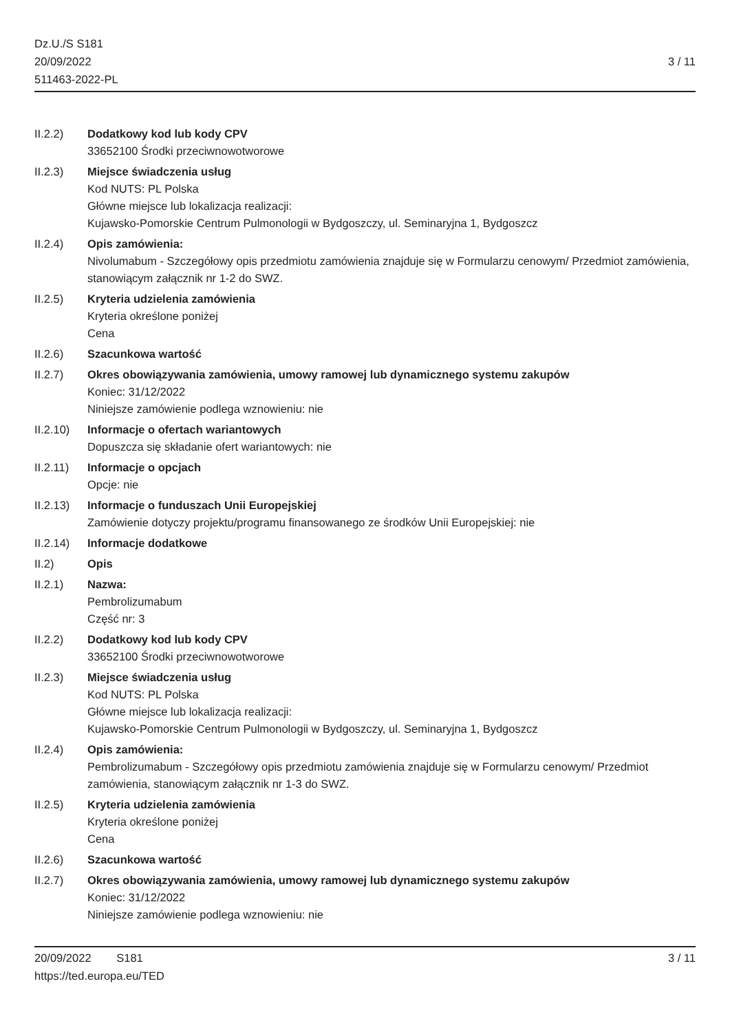Dz.U./S S181
20/09/2022
511463-2022-PL
3 / 11
II.2.2) Dodatkowy kod lub kody CPV
33652100 Środki przeciwnowotworowe
II.2.3) Miejsce świadczenia usług
Kod NUTS: PL Polska
Główne miejsce lub lokalizacja realizacji:
Kujawsko-Pomorskie Centrum Pulmonologii w Bydgoszczy, ul. Seminaryjna 1, Bydgoszcz
II.2.4) Opis zamówienia:
Nivolumabum - Szczegółowy opis przedmiotu zamówienia znajduje się w Formularzu cenowym/ Przedmiot zamówienia, stanowiącym załącznik nr 1-2 do SWZ.
II.2.5) Kryteria udzielenia zamówienia
Kryteria określone poniżej
Cena
II.2.6) Szacunkowa wartość
II.2.7) Okres obowiązywania zamówienia, umowy ramowej lub dynamicznego systemu zakupów
Koniec: 31/12/2022
Niniejsze zamówienie podlega wznowieniu: nie
II.2.10)
Informacje o ofertach wariantowych
Dopuszcza się składanie ofert wariantowych: nie
II.2.11)
Informacje o opcjach
Opcje: nie
II.2.13)
Informacje o funduszach Unii Europejskiej
Zamówienie dotyczy projektu/programu finansowanego ze środków Unii Europejskiej: nie
II.2.14)
Informacje dodatkowe
II.2) Opis
II.2.1) Nazwa:
Pembrolizumabum
Część nr: 3
II.2.2) Dodatkowy kod lub kody CPV
33652100 Środki przeciwnowotworowe
II.2.3) Miejsce świadczenia usług
Kod NUTS: PL Polska
Główne miejsce lub lokalizacja realizacji:
Kujawsko-Pomorskie Centrum Pulmonologii w Bydgoszczy, ul. Seminaryjna 1, Bydgoszcz
II.2.4) Opis zamówienia:
Pembrolizumabum - Szczegółowy opis przedmiotu zamówienia znajduje się w Formularzu cenowym/ Przedmiot zamówienia, stanowiącym załącznik nr 1-3 do SWZ.
II.2.5) Kryteria udzielenia zamówienia
Kryteria określone poniżej
Cena
II.2.6) Szacunkowa wartość
II.2.7) Okres obowiązywania zamówienia, umowy ramowej lub dynamicznego systemu zakupów
Koniec: 31/12/2022
Niniejsze zamówienie podlega wznowieniu: nie
20/09/2022 S181 3 / 11
https://ted.europa.eu/TED